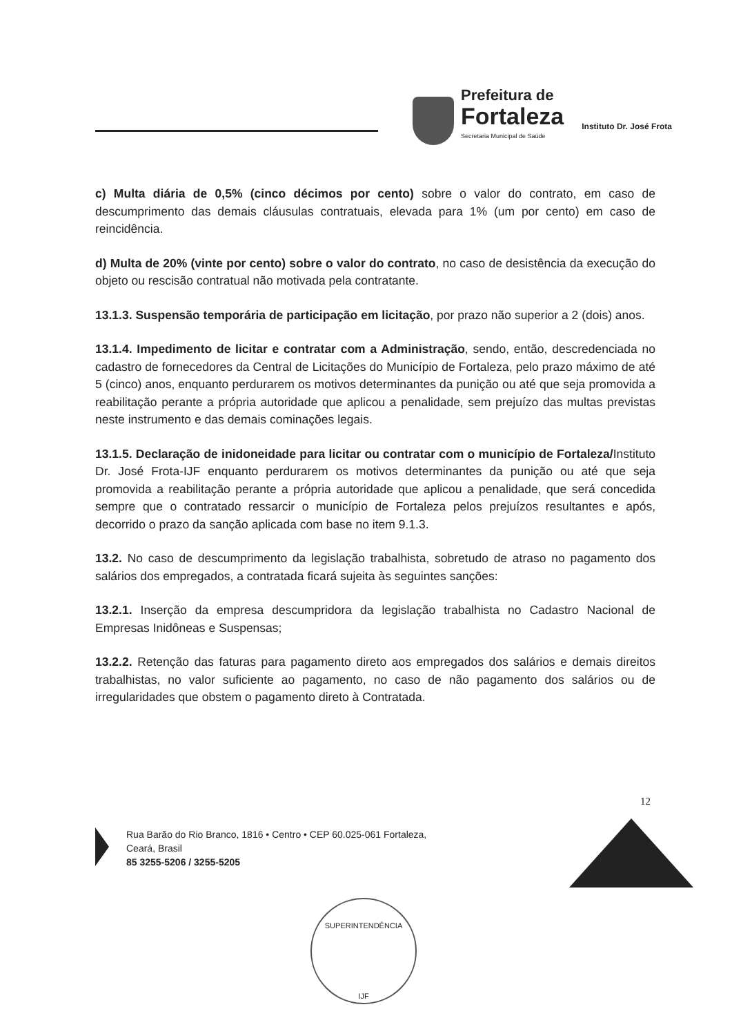Prefeitura de
Fortaleza
Secretaria Municipal de Saúde
Instituto Dr. José Frota
c) Multa diária de 0,5% (cinco décimos por cento) sobre o valor do contrato, em caso de descumprimento das demais cláusulas contratuais, elevada para 1% (um por cento) em caso de reincidência.
d) Multa de 20% (vinte por cento) sobre o valor do contrato, no caso de desistência da execução do objeto ou rescisão contratual não motivada pela contratante.
13.1.3. Suspensão temporária de participação em licitação, por prazo não superior a 2 (dois) anos.
13.1.4. Impedimento de licitar e contratar com a Administração, sendo, então, descredenciada no cadastro de fornecedores da Central de Licitações do Município de Fortaleza, pelo prazo máximo de até 5 (cinco) anos, enquanto perdurarem os motivos determinantes da punição ou até que seja promovida a reabilitação perante a própria autoridade que aplicou a penalidade, sem prejuízo das multas previstas neste instrumento e das demais cominações legais.
13.1.5. Declaração de inidoneidade para licitar ou contratar com o município de Fortaleza/Instituto Dr. José Frota-IJF enquanto perdurarem os motivos determinantes da punição ou até que seja promovida a reabilitação perante a própria autoridade que aplicou a penalidade, que será concedida sempre que o contratado ressarcir o município de Fortaleza pelos prejuízos resultantes e após, decorrido o prazo da sanção aplicada com base no item 9.1.3.
13.2. No caso de descumprimento da legislação trabalhista, sobretudo de atraso no pagamento dos salários dos empregados, a contratada ficará sujeita às seguintes sanções:
13.2.1. Inserção da empresa descumpridora da legislação trabalhista no Cadastro Nacional de Empresas Inidôneas e Suspensas;
13.2.2. Retenção das faturas para pagamento direto aos empregados dos salários e demais direitos trabalhistas, no valor suficiente ao pagamento, no caso de não pagamento dos salários ou de irregularidades que obstem o pagamento direto à Contratada.
12
Rua Barão do Rio Branco, 1816 • Centro • CEP 60.025-061 Fortaleza,
Ceará, Brasil
85 3255-5206 / 3255-5205
SUPERINTENDÊNCIA
IJF